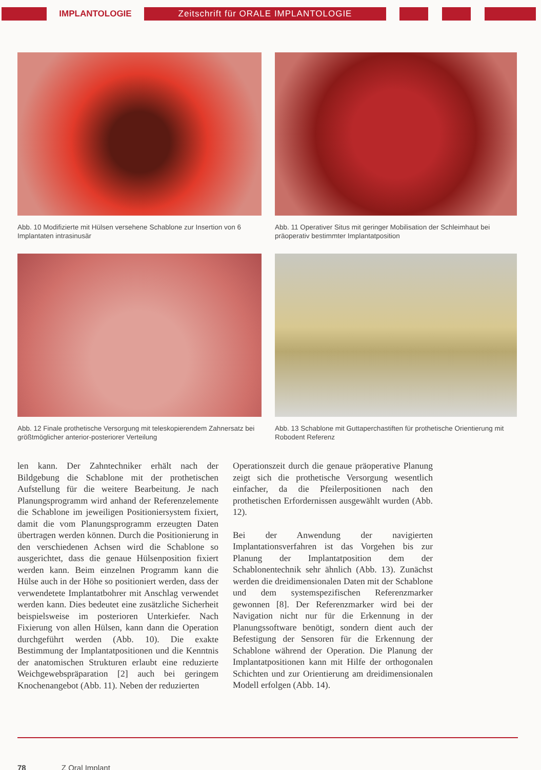IMPLANTOLOGIE
Zeitschrift für ORALE IMPLANTOLOGIE
Abb. 10 Modifizierte mit Hülsen versehene Schablone zur Insertion von 6 Implantaten intrasinusär
Abb. 11 Operativer Situs mit geringer Mobilisation der Schleimhaut bei präoperativ bestimmter Implantatposition
Abb. 12 Finale prothetische Versorgung mit teleskopierendem Zahnersatz bei größtmöglicher anterior-posteriorer Verteilung
Abb. 13 Schablone mit Guttaperchastiften für prothetische Orientierung mit Robodent Referenz
len kann. Der Zahntechniker erhält nach der Bildgebung die Schablone mit der prothetischen Aufstellung für die weitere Bearbeitung. Je nach Planungsprogramm wird anhand der Referenzelemente die Schablone im jeweiligen Positioniersystem fixiert, damit die vom Planungsprogramm erzeugten Daten übertragen werden können. Durch die Positionierung in den verschiedenen Achsen wird die Schablone so ausgerichtet, dass die genaue Hülsenposition fixiert werden kann. Beim einzelnen Programm kann die Hülse auch in der Höhe so positioniert werden, dass der verwendetete Implantatbohrer mit Anschlag verwendet werden kann. Dies bedeutet eine zusätzliche Sicherheit beispielsweise im posterioren Unterkiefer. Nach Fixierung von allen Hülsen, kann dann die Operation durchgeführt werden (Abb. 10). Die exakte Bestimmung der Implantatpositionen und die Kenntnis der anatomischen Strukturen erlaubt eine reduzierte Weichgewebspräparation [2] auch bei geringem Knochenangebot (Abb. 11). Neben der reduzierten
Operationszeit durch die genaue präoperative Planung zeigt sich die prothetische Versorgung wesentlich einfacher, da die Pfeilerpositionen nach den prothetischen Erfordernissen ausgewählt wurden (Abb. 12).
Bei der Anwendung der navigierten Implantationsverfahren ist das Vorgehen bis zur Planung der Implantatposition dem der Schablonentechnik sehr ähnlich (Abb. 13). Zunächst werden die dreidimensionalen Daten mit der Schablone und dem systemspezifischen Referenzmarker gewonnen [8]. Der Referenzmarker wird bei der Navigation nicht nur für die Erkennung in der Planungssoftware benötigt, sondern dient auch der Befestigung der Sensoren für die Erkennung der Schablone während der Operation. Die Planung der Implantatpositionen kann mit Hilfe der orthogonalen Schichten und zur Orientierung am dreidimensionalen Modell erfolgen (Abb. 14).
78 Z Oral Implant